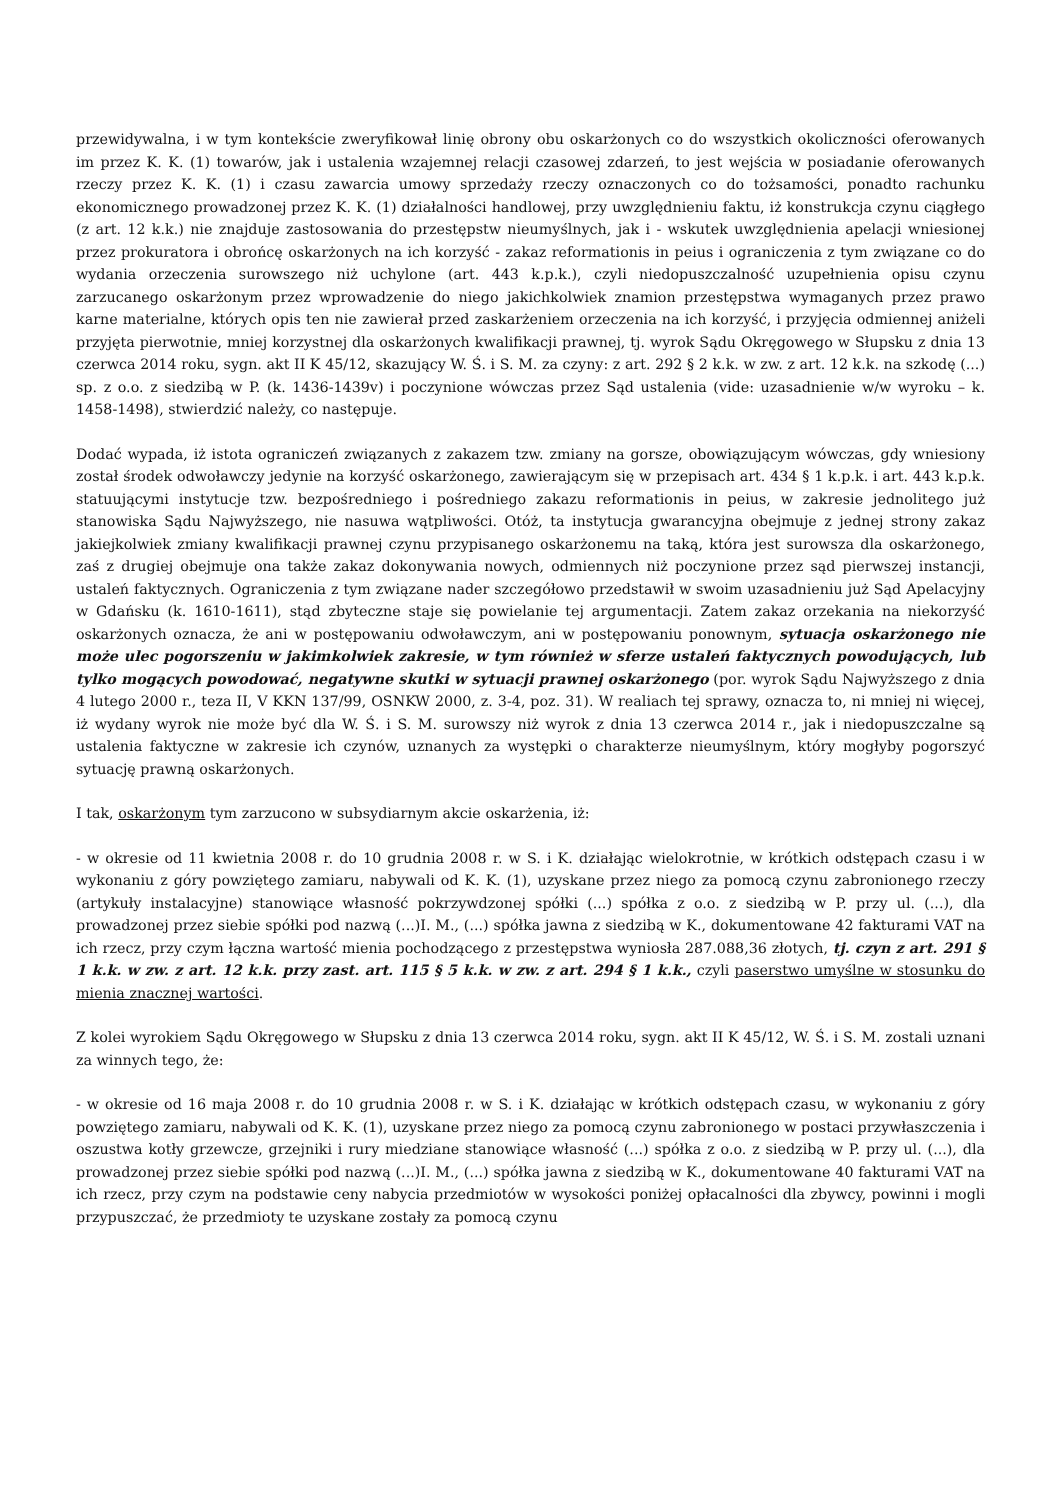przewidywalna, i w tym kontekście zweryfikował linię obrony obu oskarżonych co do wszystkich okoliczności oferowanych im przez K. K. (1) towarów, jak i ustalenia wzajemnej relacji czasowej zdarzeń, to jest wejścia w posiadanie oferowanych rzeczy przez K. K. (1) i czasu zawarcia umowy sprzedaży rzeczy oznaczonych co do tożsamości, ponadto rachunku ekonomicznego prowadzonej przez K. K. (1) działalności handlowej, przy uwzględnieniu faktu, iż konstrukcja czynu ciągłego (z art. 12 k.k.) nie znajduje zastosowania do przestępstw nieumyślnych, jak i - wskutek uwzględnienia apelacji wniesionej przez prokuratora i obrońcę oskarżonych na ich korzyść - zakaz reformationis in peius i ograniczenia z tym związane co do wydania orzeczenia surowszego niż uchylone (art. 443 k.p.k.), czyli niedopuszczalność uzupełnienia opisu czynu zarzucanego oskarżonym przez wprowadzenie do niego jakichkolwiek znamion przestępstwa wymaganych przez prawo karne materialne, których opis ten nie zawierał przed zaskarżeniem orzeczenia na ich korzyść, i przyjęcia odmiennej aniżeli przyjęta pierwotnie, mniej korzystnej dla oskarżonych kwalifikacji prawnej, tj. wyrok Sądu Okręgowego w Słupsku z dnia 13 czerwca 2014 roku, sygn. akt II K 45/12, skazujący W. Ś. i S. M. za czyny: z art. 292 § 2 k.k. w zw. z art. 12 k.k. na szkodę (...) sp. z o.o. z siedzibą w P. (k. 1436-1439v) i poczynione wówczas przez Sąd ustalenia (vide: uzasadnienie w/w wyroku – k. 1458-1498), stwierdzić należy, co następuje.
Dodać wypada, iż istota ograniczeń związanych z zakazem tzw. zmiany na gorsze, obowiązującym wówczas, gdy wniesiony został środek odwoławczy jedynie na korzyść oskarżonego, zawierającym się w przepisach art. 434 § 1 k.p.k. i art. 443 k.p.k. statuującymi instytucje tzw. bezpośredniego i pośredniego zakazu reformationis in peius, w zakresie jednolitego już stanowiska Sądu Najwyższego, nie nasuwa wątpliwości. Otóż, ta instytucja gwarancyjna obejmuje z jednej strony zakaz jakiejkolwiek zmiany kwalifikacji prawnej czynu przypisanego oskarżonemu na taką, która jest surowsza dla oskarżonego, zaś z drugiej obejmuje ona także zakaz dokonywania nowych, odmiennych niż poczynione przez sąd pierwszej instancji, ustaleń faktycznych. Ograniczenia z tym związane nader szczegółowo przedstawił w swoim uzasadnieniu już Sąd Apelacyjny w Gdańsku (k. 1610-1611), stąd zbyteczne staje się powielanie tej argumentacji. Zatem zakaz orzekania na niekorzyść oskarżonych oznacza, że ani w postępowaniu odwoławczym, ani w postępowaniu ponownym, sytuacja oskarżonego nie może ulec pogorszeniu w jakimkolwiek zakresie, w tym również w sferze ustaleń faktycznych powodujących, lub tylko mogących powodować, negatywne skutki w sytuacji prawnej oskarżonego (por. wyrok Sądu Najwyższego z dnia 4 lutego 2000 r., teza II, V KKN 137/99, OSNKW 2000, z. 3-4, poz. 31). W realiach tej sprawy, oznacza to, ni mniej ni więcej, iż wydany wyrok nie może być dla W. Ś. i S. M. surowszy niż wyrok z dnia 13 czerwca 2014 r., jak i niedopuszczalne są ustalenia faktyczne w zakresie ich czynów, uznanych za występki o charakterze nieumyślnym, który mogłyby pogorszyć sytuację prawną oskarżonych.
I tak, oskarżonym tym zarzucono w subsydiarnym akcie oskarżenia, iż:
- w okresie od 11 kwietnia 2008 r. do 10 grudnia 2008 r. w S. i K. działając wielokrotnie, w krótkich odstępach czasu i w wykonaniu z góry powziętego zamiaru, nabywali od K. K. (1), uzyskane przez niego za pomocą czynu zabronionego rzeczy (artykuły instalacyjne) stanowiące własność pokrzywdzonej spółki (...) spółka z o.o. z siedzibą w P. przy ul. (...), dla prowadzonej przez siebie spółki pod nazwą (...)I. M., (...) spółka jawna z siedzibą w K., dokumentowane 42 fakturami VAT na ich rzecz, przy czym łączna wartość mienia pochodzącego z przestępstwa wyniosła 287.088,36 złotych, tj. czyn z art. 291 § 1 k.k. w zw. z art. 12 k.k. przy zast. art. 115 § 5 k.k. w zw. z art. 294 § 1 k.k., czyli paserstwo umyślne w stosunku do mienia znacznej wartości.
Z kolei wyrokiem Sądu Okręgowego w Słupsku z dnia 13 czerwca 2014 roku, sygn. akt II K 45/12, W. Ś. i S. M. zostali uznani za winnych tego, że:
- w okresie od 16 maja 2008 r. do 10 grudnia 2008 r. w S. i K. działając w krótkich odstępach czasu, w wykonaniu z góry powziętego zamiaru, nabywali od K. K. (1), uzyskane przez niego za pomocą czynu zabronionego w postaci przywłaszczenia i oszustwa kotły grzewcze, grzejniki i rury miedziane stanowiące własność (...) spółka z o.o. z siedzibą w P. przy ul. (...), dla prowadzonej przez siebie spółki pod nazwą (...)I. M., (...) spółka jawna z siedzibą w K., dokumentowane 40 fakturami VAT na ich rzecz, przy czym na podstawie ceny nabycia przedmiotów w wysokości poniżej opłacalności dla zbywcy, powinni i mogli przypuszczać, że przedmioty te uzyskane zostały za pomocą czynu